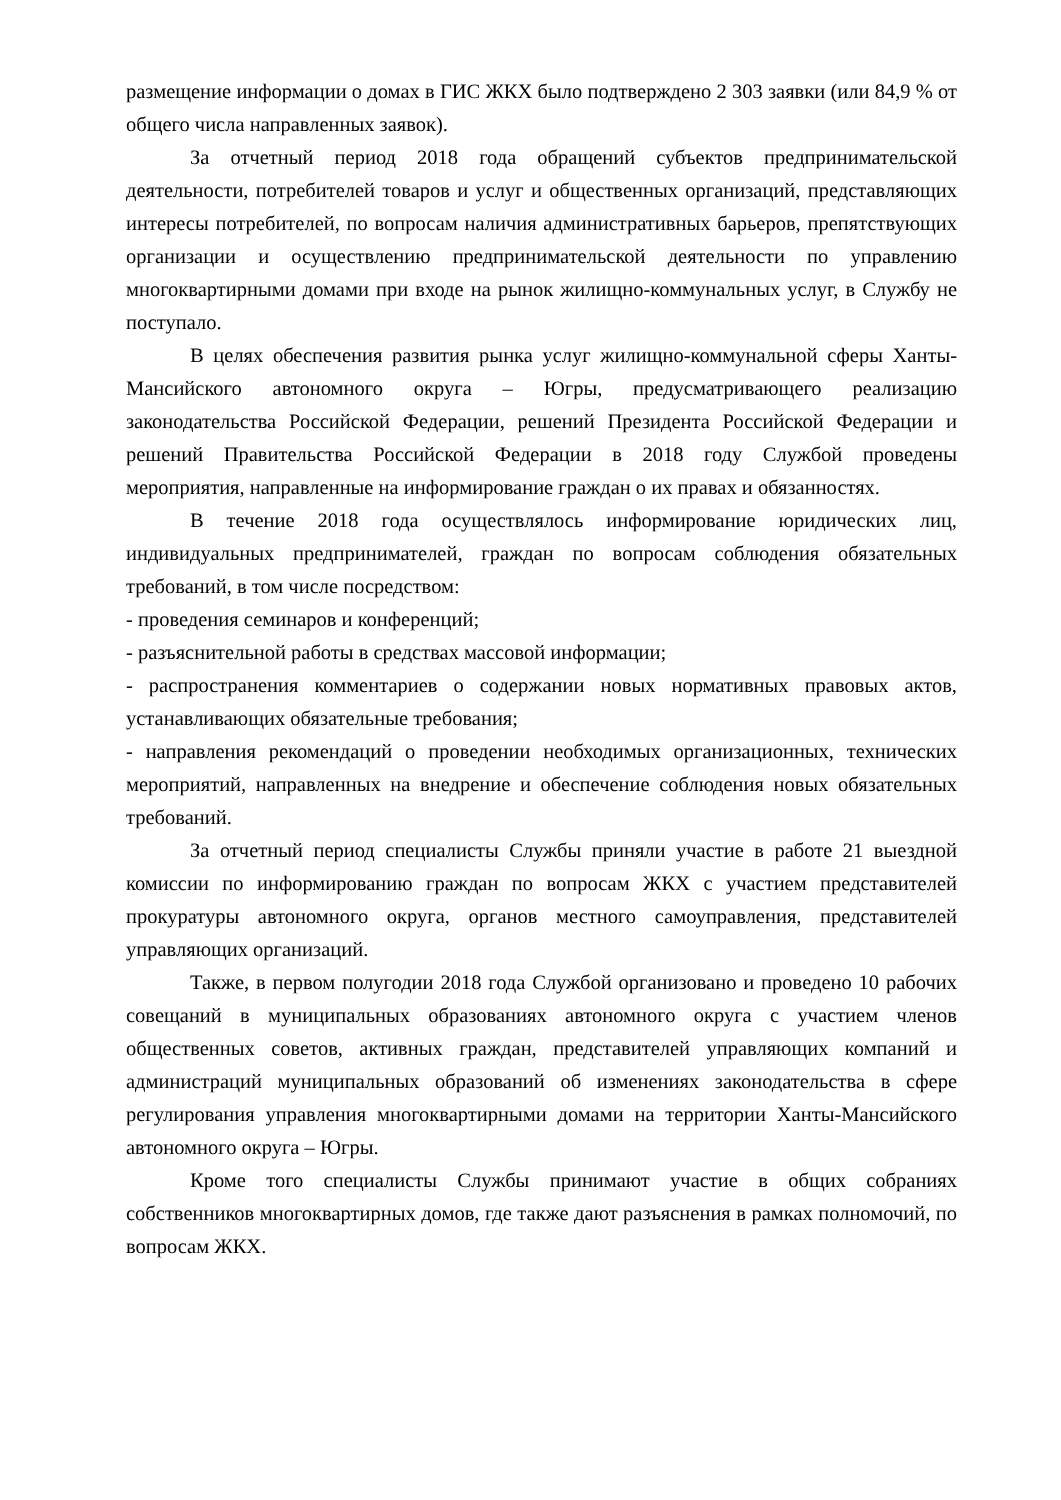размещение информации о домах в ГИС ЖКХ было подтверждено 2 303 заявки (или 84,9 % от общего числа направленных заявок).
За отчетный период 2018 года обращений субъектов предпринимательской деятельности, потребителей товаров и услуг и общественных организаций, представляющих интересы потребителей, по вопросам наличия административных барьеров, препятствующих организации и осуществлению предпринимательской деятельности по управлению многоквартирными домами при входе на рынок жилищно-коммунальных услуг, в Службу не поступало.
В целях обеспечения развития рынка услуг жилищно-коммунальной сферы Ханты-Мансийского автономного округа – Югры, предусматривающего реализацию законодательства Российской Федерации, решений Президента Российской Федерации и решений Правительства Российской Федерации в 2018 году Службой проведены мероприятия, направленные на информирование граждан о их правах и обязанностях.
В течение 2018 года осуществлялось информирование юридических лиц, индивидуальных предпринимателей, граждан по вопросам соблюдения обязательных требований, в том числе посредством:
- проведения семинаров и конференций;
- разъяснительной работы в средствах массовой информации;
- распространения комментариев о содержании новых нормативных правовых актов, устанавливающих обязательные требования;
- направления рекомендаций о проведении необходимых организационных, технических мероприятий, направленных на внедрение и обеспечение соблюдения новых обязательных требований.
За отчетный период специалисты Службы приняли участие в работе 21 выездной комиссии по информированию граждан по вопросам ЖКХ с участием представителей прокуратуры автономного округа, органов местного самоуправления, представителей управляющих организаций.
Также, в первом полугодии 2018 года Службой организовано и проведено 10 рабочих совещаний в муниципальных образованиях автономного округа с участием членов общественных советов, активных граждан, представителей управляющих компаний и администраций муниципальных образований об изменениях законодательства в сфере регулирования управления многоквартирными домами на территории Ханты-Мансийского автономного округа – Югры.
Кроме того специалисты Службы принимают участие в общих собраниях собственников многоквартирных домов, где также дают разъяснения в рамках полномочий, по вопросам ЖКХ.